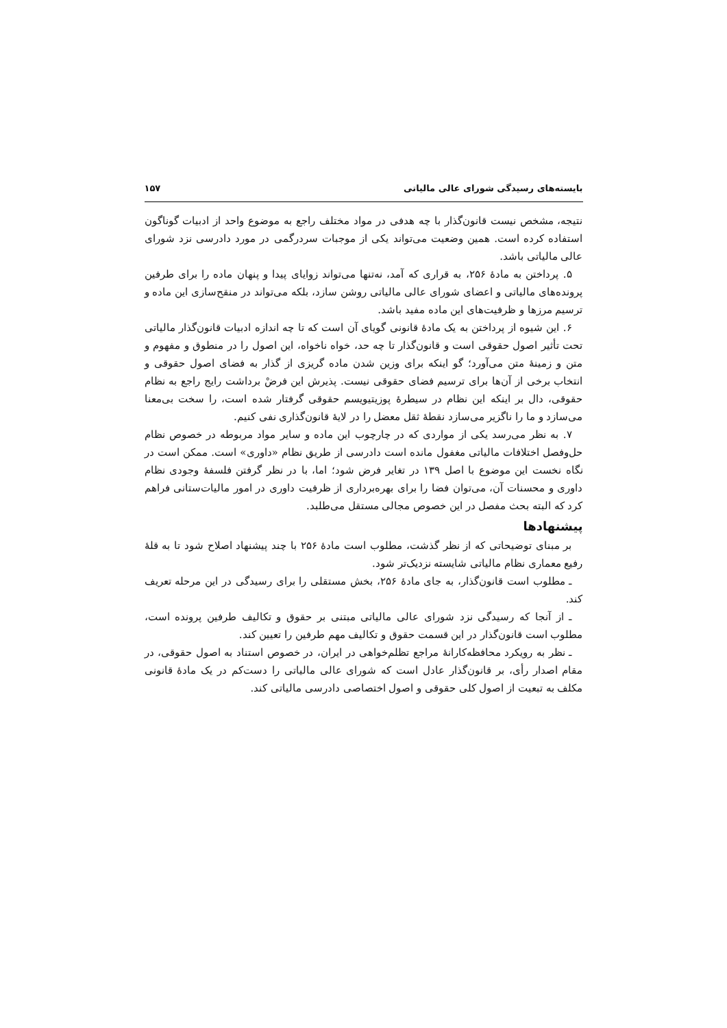بایسته‌های رسیدگی شورای عالی مالیاتی ۱۵۷
نتیجه، مشخص نیست قانون‌گذار با چه هدفی در مواد مختلف راجع به موضوع واحد از ادبیات گوناگون استفاده کرده است. همین وضعیت می‌تواند یکی از موجبات سردرگمی در مورد دادرسی نزد شورای عالی مالیاتی باشد.
۵. پرداختن به مادهٔ ۲۵۶، به قراری که آمد، نه‌تنها می‌تواند زوایای پیدا و پنهان ماده را برای طرفین پرونده‌های مالیاتی و اعضای شورای عالی مالیاتی روشن سازد، بلکه می‌تواند در منقح‌سازی این ماده و ترسیم مرزها و ظرفیت‌های این ماده مفید باشد.
۶. این شیوه از پرداختن به یک مادهٔ قانونی گویای آن است که تا چه اندازه ادبیات قانون‌گذار مالیاتی تحت تأثیر اصول حقوقی است و قانون‌گذار تا چه حد، خواه ناخواه، این اصول را در منطوق و مفهوم و متن و زمینهٔ متن می‌آورد؛ گو اینکه برای وزین شدن ماده گریزی از گذار به فضای اصول حقوقی و انتخاب برخی از آن‌ها برای ترسیم فضای حقوقی نیست. پذیرش این فرضْ برداشت رایج راجع به نظام حقوقی، دال بر اینکه این نظام در سیطرهٔ پوزیتیویسم حقوقی گرفتار شده است، را سخت بی‌معنا می‌سازد و ما را ناگزیر می‌سازد نقطهٔ ثقل معضل را در لایهٔ قانون‌گذاری نفی کنیم.
۷. به نظر می‌رسد یکی از مواردی که در چارچوب این ماده و سایر مواد مربوطه در خصوص نظام حل‌وفصل اختلافات مالیاتی مغفول مانده است دادرسی از طریق نظام «داوری» است. ممکن است در نگاه نخست این موضوع با اصل ۱۳۹ در تغایر فرض شود؛ اما، با در نظر گرفتن فلسفهٔ وجودی نظام داوری و محسنات آن، می‌توان فضا را برای بهره‌برداری از ظرفیت داوری در امور مالیات‌ستانی فراهم کرد که البته بحث مفصل در این خصوص مجالی مستقل می‌طلبد.
پیشنهادها
بر مبنای توضیحاتی که از نظر گذشت، مطلوب است مادهٔ ۲۵۶ با چند پیشنهاد اصلاح شود تا به قلهٔ رفیع معماری نظام مالیاتی شایسته نزدیک‌تر شود.
ـ مطلوب است قانون‌گذار، به جای مادهٔ ۲۵۶، بخش مستقلی را برای رسیدگی در این مرحله تعریف کند.
ـ از آنجا که رسیدگی نزد شورای عالی مالیاتی مبتنی بر حقوق و تکالیف طرفین پرونده است، مطلوب است قانون‌گذار در این قسمت حقوق و تکالیف مهم طرفین را تعیین کند.
ـ نظر به رویکرد محافظه‌کارانهٔ مراجع تظلم‌خواهی در ایران، در خصوص استناد به اصول حقوقی، در مقام اصدار رأی، بر قانون‌گذار عادل است که شورای عالی مالیاتی را دست‌کم در یک مادهٔ قانونی مکلف به تبعیت از اصول کلی حقوقی و اصول اختصاصی دادرسی مالیاتی کند.